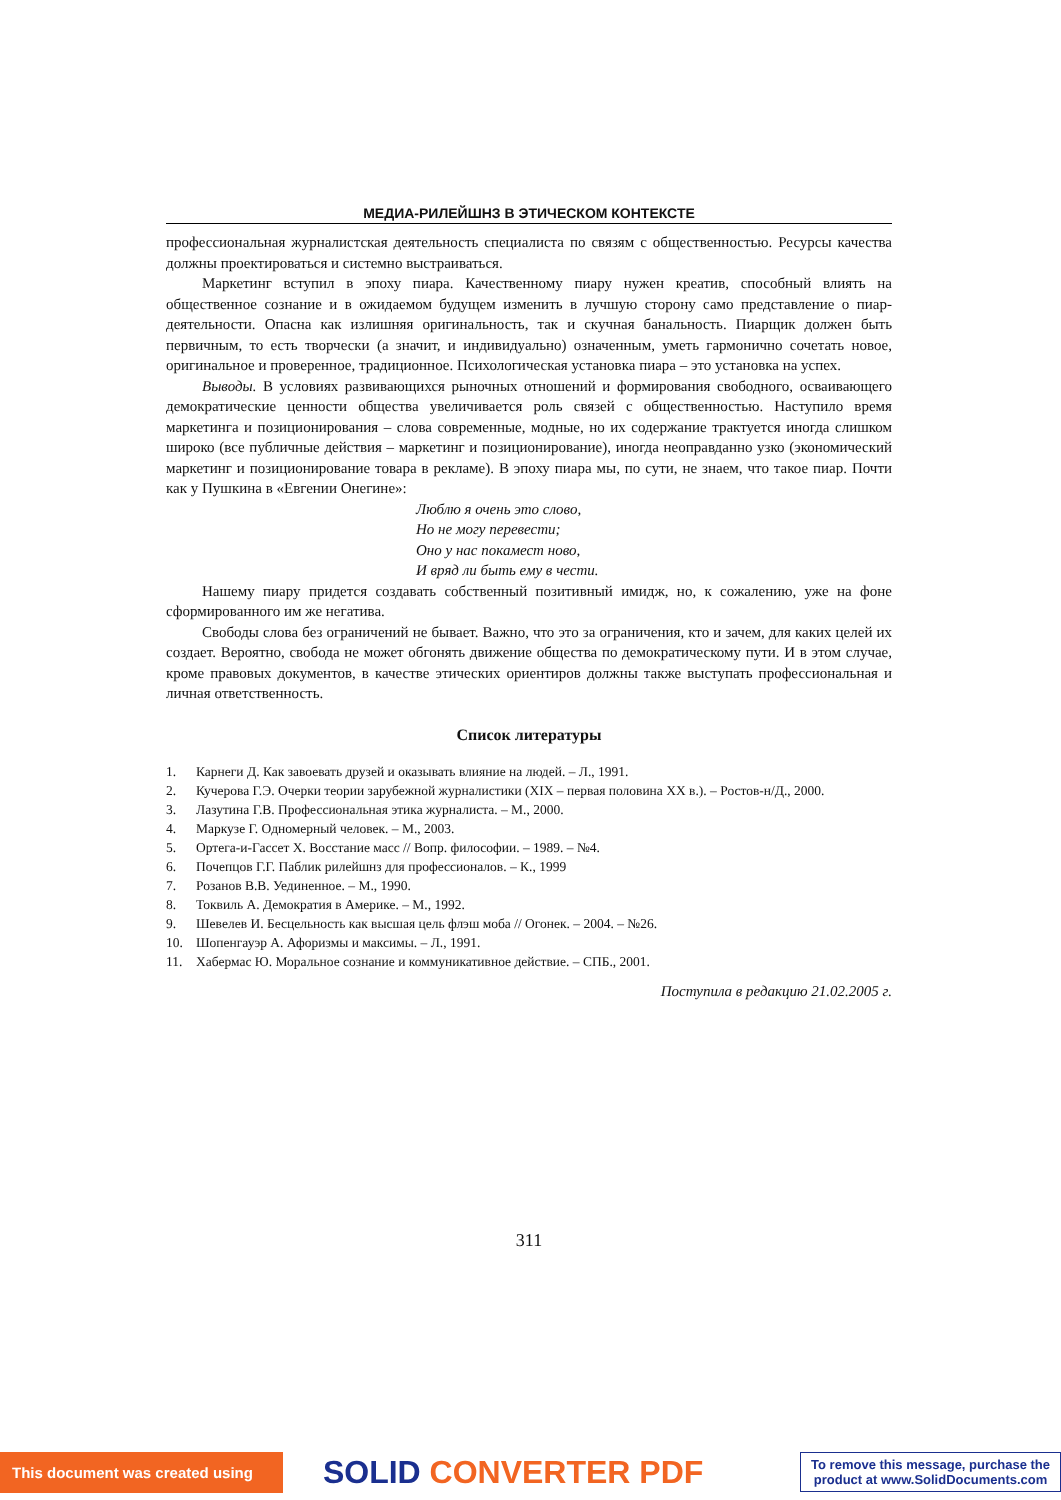МЕДИА-РИЛЕЙШНЗ В ЭТИЧЕСКОМ КОНТЕКСТЕ
профессиональная журналистская деятельность специалиста по связям с общественностью. Ресурсы качества должны проектироваться и системно выстраиваться.
Маркетинг вступил в эпоху пиара. Качественному пиару нужен креатив, способный влиять на общественное сознание и в ожидаемом будущем изменить в лучшую сторону само представление о пиар-деятельности. Опасна как излишняя оригинальность, так и скучная банальность. Пиарщик должен быть первичным, то есть творчески (а значит, и индивидуально) означенным, уметь гармонично сочетать новое, оригинальное и проверенное, традиционное. Психологическая установка пиара – это установка на успех.
Выводы. В условиях развивающихся рыночных отношений и формирования свободного, осваивающего демократические ценности общества увеличивается роль связей с общественностью. Наступило время маркетинга и позиционирования – слова современные, модные, но их содержание трактуется иногда слишком широко (все публичные действия – маркетинг и позиционирование), иногда неоправданно узко (экономический маркетинг и позиционирование товара в рекламе). В эпоху пиара мы, по сути, не знаем, что такое пиар. Почти как у Пушкина в «Евгении Онегине»:
Люблю я очень это слово,
Но не могу перевести;
Оно у нас покамест ново,
И вряд ли быть ему в чести.
Нашему пиару придется создавать собственный позитивный имидж, но, к сожалению, уже на фоне сформированного им же негатива.
Свободы слова без ограничений не бывает. Важно, что это за ограничения, кто и зачем, для каких целей их создает. Вероятно, свобода не может обгонять движение общества по демократическому пути. И в этом случае, кроме правовых документов, в качестве этических ориентиров должны также выступать профессиональная и личная ответственность.
Список литературы
1. Карнеги Д. Как завоевать друзей и оказывать влияние на людей. – Л., 1991.
2. Кучерова Г.Э. Очерки теории зарубежной журналистики (XIX – первая половина XX в.). – Ростов-н/Д., 2000.
3. Лазутина Г.В. Профессиональная этика журналиста. – М., 2000.
4. Маркузе Г. Одномерный человек. – М., 2003.
5. Ортега-и-Гассет Х. Восстание масс // Вопр. философии. – 1989. – №4.
6. Почепцов Г.Г. Паблик рилейшнз для профессионалов. – К., 1999
7. Розанов В.В. Уединенное. – М., 1990.
8. Токвиль А. Демократия в Америке. – М., 1992.
9. Шевелев И. Бесцельность как высшая цель флэш моба // Огонек. – 2004. – №26.
10. Шопенгауэр А. Афоризмы и максимы. – Л., 1991.
11. Хабермас Ю. Моральное сознание и коммуникативное действие. – СПБ., 2001.
Поступила в редакцию 21.02.2005 г.
311
This document was created using
SOLID CONVERTER PDF
To remove this message, purchase the
product at www.SolidDocuments.com